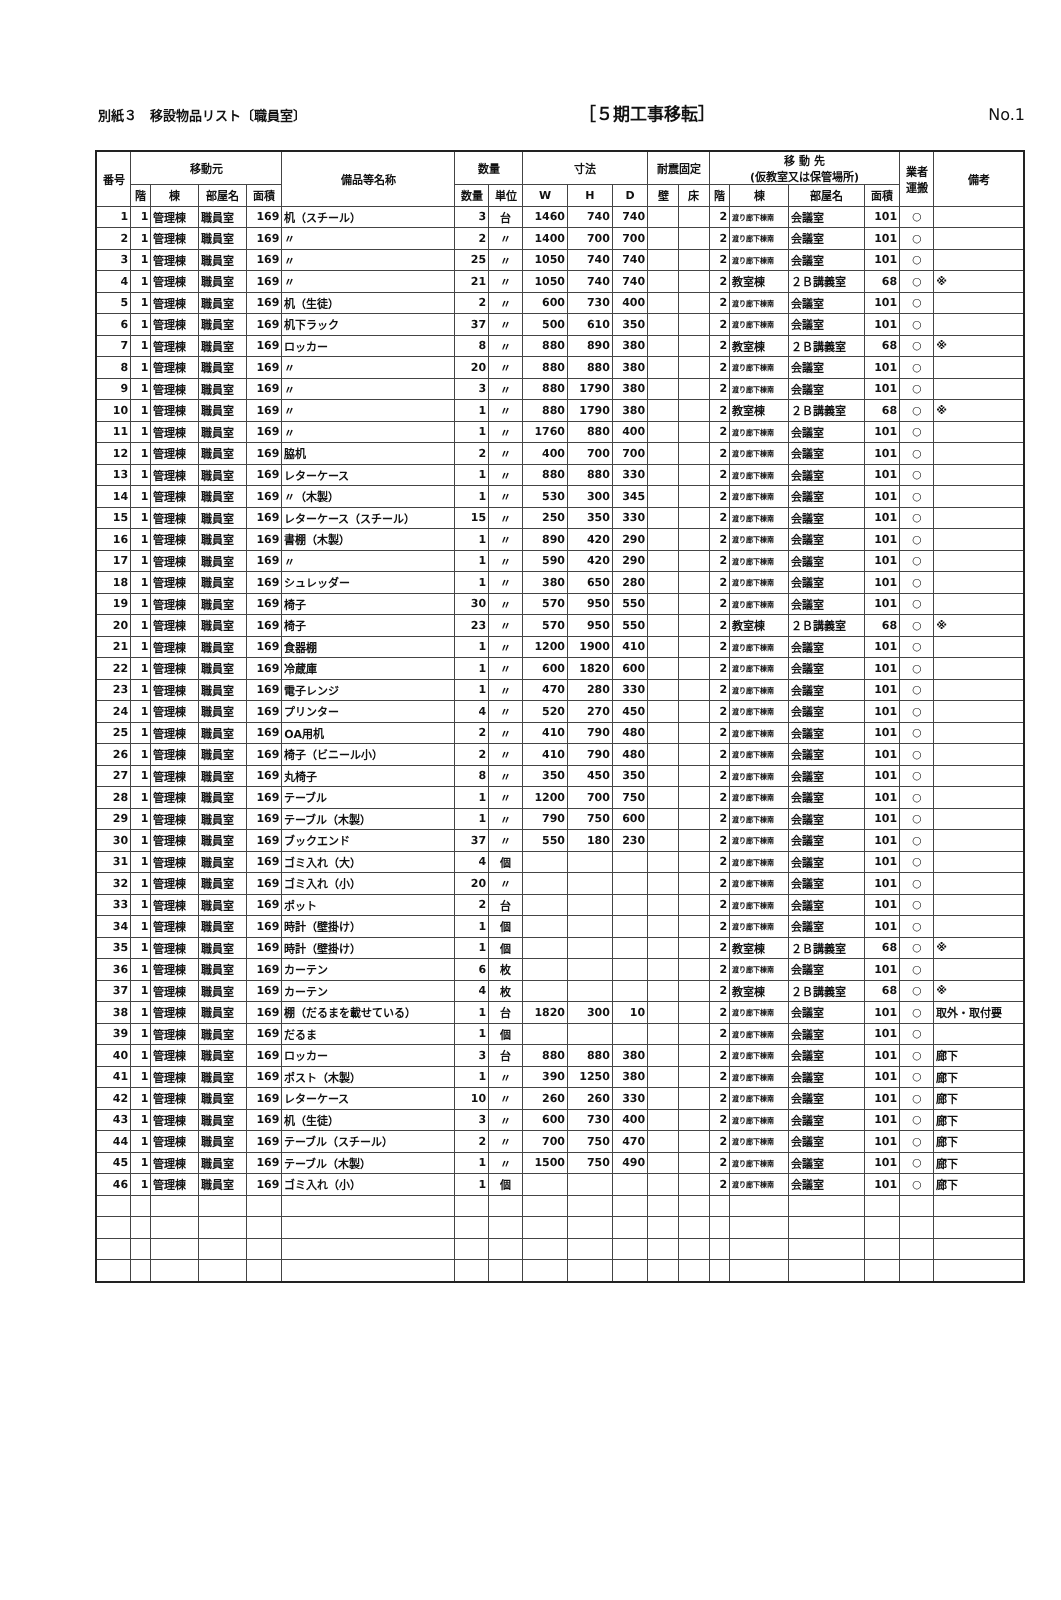別紙３　移設物品リスト〔職員室〕 ［５期工事移転］ No.1
| 番号 | 移動元 | | | | 備品等名称 | 数量 | | 寸法 | | | 耐震固定 | | 移 動 先 (仮教室又は保管場所) | | | | 業者 運搬 | 備考 |
| --- | --- | --- | --- | --- | --- | --- | --- | --- | --- | --- | --- | --- | --- | --- | --- | --- | --- | --- |
| | 階 | 棟 | 部屋名 | 面積 | | 数量 | 単位 | W | H | D | 壁 | 床 | 階 | 棟 | 部屋名 | 面積 | | |
| 1 | 1 | 管理棟 | 職員室 | 169 | 机（スチール） | 3 | 台 | 1460 | 740 | 740 | | | 2 | 渡り廊下棟南 | 会議室 | 101 | ○ | |
| 2 | 1 | 管理棟 | 職員室 | 169 | 〃 | 2 | 〃 | 1400 | 700 | 700 | | | 2 | 渡り廊下棟南 | 会議室 | 101 | ○ | |
| 3 | 1 | 管理棟 | 職員室 | 169 | 〃 | 25 | 〃 | 1050 | 740 | 740 | | | 2 | 渡り廊下棟南 | 会議室 | 101 | ○ | |
| 4 | 1 | 管理棟 | 職員室 | 169 | 〃 | 21 | 〃 | 1050 | 740 | 740 | | | 2 | 教室棟 | ２Ｂ講義室 | 68 | ○ | ※ |
| 5 | 1 | 管理棟 | 職員室 | 169 | 机（生徒） | 2 | 〃 | 600 | 730 | 400 | | | 2 | 渡り廊下棟南 | 会議室 | 101 | ○ | |
| 6 | 1 | 管理棟 | 職員室 | 169 | 机下ラック | 37 | 〃 | 500 | 610 | 350 | | | 2 | 渡り廊下棟南 | 会議室 | 101 | ○ | |
| 7 | 1 | 管理棟 | 職員室 | 169 | ロッカー | 8 | 〃 | 880 | 890 | 380 | | | 2 | 教室棟 | ２Ｂ講義室 | 68 | ○ | ※ |
| 8 | 1 | 管理棟 | 職員室 | 169 | 〃 | 20 | 〃 | 880 | 880 | 380 | | | 2 | 渡り廊下棟南 | 会議室 | 101 | ○ | |
| 9 | 1 | 管理棟 | 職員室 | 169 | 〃 | 3 | 〃 | 880 | 1790 | 380 | | | 2 | 渡り廊下棟南 | 会議室 | 101 | ○ | |
| 10 | 1 | 管理棟 | 職員室 | 169 | 〃 | 1 | 〃 | 880 | 1790 | 380 | | | 2 | 教室棟 | ２Ｂ講義室 | 68 | ○ | ※ |
| 11 | 1 | 管理棟 | 職員室 | 169 | 〃 | 1 | 〃 | 1760 | 880 | 400 | | | 2 | 渡り廊下棟南 | 会議室 | 101 | ○ | |
| 12 | 1 | 管理棟 | 職員室 | 169 | 脇机 | 2 | 〃 | 400 | 700 | 700 | | | 2 | 渡り廊下棟南 | 会議室 | 101 | ○ | |
| 13 | 1 | 管理棟 | 職員室 | 169 | レターケース | 1 | 〃 | 880 | 880 | 330 | | | 2 | 渡り廊下棟南 | 会議室 | 101 | ○ | |
| 14 | 1 | 管理棟 | 職員室 | 169 | 〃（木製） | 1 | 〃 | 530 | 300 | 345 | | | 2 | 渡り廊下棟南 | 会議室 | 101 | ○ | |
| 15 | 1 | 管理棟 | 職員室 | 169 | レターケース（スチール） | 15 | 〃 | 250 | 350 | 330 | | | 2 | 渡り廊下棟南 | 会議室 | 101 | ○ | |
| 16 | 1 | 管理棟 | 職員室 | 169 | 書棚（木製） | 1 | 〃 | 890 | 420 | 290 | | | 2 | 渡り廊下棟南 | 会議室 | 101 | ○ | |
| 17 | 1 | 管理棟 | 職員室 | 169 | 〃 | 1 | 〃 | 590 | 420 | 290 | | | 2 | 渡り廊下棟南 | 会議室 | 101 | ○ | |
| 18 | 1 | 管理棟 | 職員室 | 169 | シュレッダー | 1 | 〃 | 380 | 650 | 280 | | | 2 | 渡り廊下棟南 | 会議室 | 101 | ○ | |
| 19 | 1 | 管理棟 | 職員室 | 169 | 椅子 | 30 | 〃 | 570 | 950 | 550 | | | 2 | 渡り廊下棟南 | 会議室 | 101 | ○ | |
| 20 | 1 | 管理棟 | 職員室 | 169 | 椅子 | 23 | 〃 | 570 | 950 | 550 | | | 2 | 教室棟 | ２Ｂ講義室 | 68 | ○ | ※ |
| 21 | 1 | 管理棟 | 職員室 | 169 | 食器棚 | 1 | 〃 | 1200 | 1900 | 410 | | | 2 | 渡り廊下棟南 | 会議室 | 101 | ○ | |
| 22 | 1 | 管理棟 | 職員室 | 169 | 冷蔵庫 | 1 | 〃 | 600 | 1820 | 600 | | | 2 | 渡り廊下棟南 | 会議室 | 101 | ○ | |
| 23 | 1 | 管理棟 | 職員室 | 169 | 電子レンジ | 1 | 〃 | 470 | 280 | 330 | | | 2 | 渡り廊下棟南 | 会議室 | 101 | ○ | |
| 24 | 1 | 管理棟 | 職員室 | 169 | プリンター | 4 | 〃 | 520 | 270 | 450 | | | 2 | 渡り廊下棟南 | 会議室 | 101 | ○ | |
| 25 | 1 | 管理棟 | 職員室 | 169 | OA用机 | 2 | 〃 | 410 | 790 | 480 | | | 2 | 渡り廊下棟南 | 会議室 | 101 | ○ | |
| 26 | 1 | 管理棟 | 職員室 | 169 | 椅子（ビニール小） | 2 | 〃 | 410 | 790 | 480 | | | 2 | 渡り廊下棟南 | 会議室 | 101 | ○ | |
| 27 | 1 | 管理棟 | 職員室 | 169 | 丸椅子 | 8 | 〃 | 350 | 450 | 350 | | | 2 | 渡り廊下棟南 | 会議室 | 101 | ○ | |
| 28 | 1 | 管理棟 | 職員室 | 169 | テーブル | 1 | 〃 | 1200 | 700 | 750 | | | 2 | 渡り廊下棟南 | 会議室 | 101 | ○ | |
| 29 | 1 | 管理棟 | 職員室 | 169 | テーブル（木製） | 1 | 〃 | 790 | 750 | 600 | | | 2 | 渡り廊下棟南 | 会議室 | 101 | ○ | |
| 30 | 1 | 管理棟 | 職員室 | 169 | ブックエンド | 37 | 〃 | 550 | 180 | 230 | | | 2 | 渡り廊下棟南 | 会議室 | 101 | ○ | |
| 31 | 1 | 管理棟 | 職員室 | 169 | ゴミ入れ（大） | 4 | 個 | | | | | | 2 | 渡り廊下棟南 | 会議室 | 101 | ○ | |
| 32 | 1 | 管理棟 | 職員室 | 169 | ゴミ入れ（小） | 20 | 〃 | | | | | | 2 | 渡り廊下棟南 | 会議室 | 101 | ○ | |
| 33 | 1 | 管理棟 | 職員室 | 169 | ポット | 2 | 台 | | | | | | 2 | 渡り廊下棟南 | 会議室 | 101 | ○ | |
| 34 | 1 | 管理棟 | 職員室 | 169 | 時計（壁掛け） | 1 | 個 | | | | | | 2 | 渡り廊下棟南 | 会議室 | 101 | ○ | |
| 35 | 1 | 管理棟 | 職員室 | 169 | 時計（壁掛け） | 1 | 個 | | | | | | 2 | 教室棟 | ２Ｂ講義室 | 68 | ○ | ※ |
| 36 | 1 | 管理棟 | 職員室 | 169 | カーテン | 6 | 枚 | | | | | | 2 | 渡り廊下棟南 | 会議室 | 101 | ○ | |
| 37 | 1 | 管理棟 | 職員室 | 169 | カーテン | 4 | 枚 | | | | | | 2 | 教室棟 | ２Ｂ講義室 | 68 | ○ | ※ |
| 38 | 1 | 管理棟 | 職員室 | 169 | 棚（だるまを載せている） | 1 | 台 | 1820 | 300 | 10 | | | 2 | 渡り廊下棟南 | 会議室 | 101 | ○ | 取外・取付要 |
| 39 | 1 | 管理棟 | 職員室 | 169 | だるま | 1 | 個 | | | | | | 2 | 渡り廊下棟南 | 会議室 | 101 | ○ | |
| 40 | 1 | 管理棟 | 職員室 | 169 | ロッカー | 3 | 台 | 880 | 880 | 380 | | | 2 | 渡り廊下棟南 | 会議室 | 101 | ○ | 廊下 |
| 41 | 1 | 管理棟 | 職員室 | 169 | ポスト（木製） | 1 | 〃 | 390 | 1250 | 380 | | | 2 | 渡り廊下棟南 | 会議室 | 101 | ○ | 廊下 |
| 42 | 1 | 管理棟 | 職員室 | 169 | レターケース | 10 | 〃 | 260 | 260 | 330 | | | 2 | 渡り廊下棟南 | 会議室 | 101 | ○ | 廊下 |
| 43 | 1 | 管理棟 | 職員室 | 169 | 机（生徒） | 3 | 〃 | 600 | 730 | 400 | | | 2 | 渡り廊下棟南 | 会議室 | 101 | ○ | 廊下 |
| 44 | 1 | 管理棟 | 職員室 | 169 | テーブル（スチール） | 2 | 〃 | 700 | 750 | 470 | | | 2 | 渡り廊下棟南 | 会議室 | 101 | ○ | 廊下 |
| 45 | 1 | 管理棟 | 職員室 | 169 | テーブル（木製） | 1 | 〃 | 1500 | 750 | 490 | | | 2 | 渡り廊下棟南 | 会議室 | 101 | ○ | 廊下 |
| 46 | 1 | 管理棟 | 職員室 | 169 | ゴミ入れ（小） | 1 | 個 | | | | | | 2 | 渡り廊下棟南 | 会議室 | 101 | ○ | 廊下 |